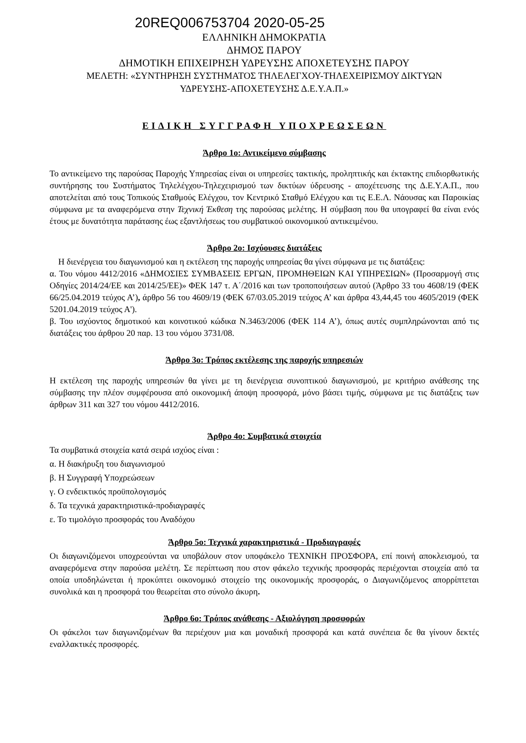20REQ006753704 2020-05-25
ΕΛΛΗΝΙΚΗ ΔΗΜΟΚΡΑΤΙΑ
ΔΗΜΟΣ ΠΑΡΟΥ
ΔΗΜΟΤΙΚΗ ΕΠΙΧΕΙΡΗΣΗ ΥΔΡΕΥΣΗΣ ΑΠΟΧΕΤΕΥΣΗΣ ΠΑΡΟΥ
ΜΕΛΕΤΗ: «ΣΥΝΤΗΡΗΣΗ ΣΥΣΤΗΜΑΤΟΣ ΤΗΛΕΛΕΓΧΟΥ-ΤΗΛΕΧΕΙΡΙΣΜΟΥ ΔΙΚΤΥΩΝ
ΥΔΡΕΥΣΗΣ-ΑΠΟΧΕΤΕΥΣΗΣ Δ.Ε.Υ.Α.Π.»
ΕΙΔΙΚΗ ΣΥΓΓΡΑΦΗ ΥΠΟΧΡΕΩΣΕΩΝ
Άρθρο 1ο: Αντικείμενο σύμβασης
Το αντικείμενο της παρούσας Παροχής Υπηρεσίας είναι οι υπηρεσίες τακτικής, προληπτικής και έκτακτης επιδιορθωτικής συντήρησης του Συστήματος Τηλελέγχου-Τηλεχειρισμού των δικτύων ύδρευσης - αποχέτευσης της Δ.Ε.Υ.Α.Π., που αποτελείται από τους Τοπικούς Σταθμούς Ελέγχου, τον Κεντρικό Σταθμό Ελέγχου και τις Ε.Ε.Λ. Νάουσας και Παροικίας σύμφωνα με τα αναφερόμενα στην Τεχνική Έκθεση της παρούσας μελέτης. Η σύμβαση που θα υπογραφεί θα είναι ενός έτους με δυνατότητα παράτασης έως εξαντλήσεως του συμβατικού οικονομικού αντικειμένου.
Άρθρο 2ο: Ισχύουσες διατάξεις
Η διενέργεια του διαγωνισμού και η εκτέλεση της παροχής υπηρεσίας θα γίνει σύμφωνα με τις διατάξεις:
α. Του νόμου 4412/2016 «ΔΗΜΟΣΙΕΣ ΣΥΜΒΑΣΕΙΣ ΕΡΓΩΝ, ΠΡΟΜΗΘΕΙΩΝ ΚΑΙ ΥΠΗΡΕΣΙΩΝ» (Προσαρμογή στις Οδηγίες 2014/24/ΕΕ και 2014/25/ΕΕ)» ΦΕΚ 147 τ. Α΄/2016 και των τροποποιήσεων αυτού (Άρθρο 33 του 4608/19 (ΦΕΚ 66/25.04.2019 τεύχος Α’), άρθρο 56 του 4609/19 (ΦΕΚ 67/03.05.2019 τεύχος Α’ και άρθρα 43,44,45 του 4605/2019 (ΦΕΚ 5201.04.2019 τεύχος Α').
β. Του ισχύοντος δημοτικού και κοινοτικού κώδικα Ν.3463/2006 (ΦΕΚ 114 Α’), όπως αυτές συμπληρώνονται από τις διατάξεις του άρθρου 20 παρ. 13 του νόμου 3731/08.
Άρθρο 3ο: Τρόπος εκτέλεσης της παροχής υπηρεσιών
Η εκτέλεση της παροχής υπηρεσιών θα γίνει με τη διενέργεια συνοπτικού διαγωνισμού, με κριτήριο ανάθεσης της σύμβασης την πλέον συμφέρουσα από οικονομική άποψη προσφορά, μόνο βάσει τιμής, σύμφωνα με τις διατάξεις των άρθρων 311 και 327 του νόμου 4412/2016.
Άρθρο 4ο: Συμβατικά στοιχεία
Τα συμβατικά στοιχεία κατά σειρά ισχύος είναι :
α. Η διακήρυξη του διαγωνισμού
β. Η Συγγραφή Υποχρεώσεων
γ. Ο ενδεικτικός προϋπολογισμός
δ. Τα τεχνικά χαρακτηριστικά-προδιαγραφές
ε. Το τιμολόγιο προσφοράς του Αναδόχου
Άρθρο 5ο: Τεχνικά χαρακτηριστικά - Προδιαγραφές
Οι διαγωνιζόμενοι υποχρεούνται να υποβάλουν στον υποφάκελο ΤΕΧΝΙΚΗ ΠΡΟΣΦΟΡΑ, επί ποινή αποκλεισμού, τα αναφερόμενα στην παρούσα μελέτη. Σε περίπτωση που στον φάκελο τεχνικής προσφοράς περιέχονται στοιχεία από τα οποία υποδηλώνεται ή προκύπτει οικονομικό στοιχείο της οικονομικής προσφοράς, ο Διαγωνιζόμενος απορρίπτεται συνολικά και η προσφορά του θεωρείται στο σύνολο άκυρη.
Άρθρο 6ο: Τρόπος ανάθεσης - Αξιολόγηση προσφορών
Οι φάκελοι των διαγωνιζομένων θα περιέχουν μια και μοναδική προσφορά και κατά συνέπεια δε θα γίνουν δεκτές εναλλακτικές προσφορές.